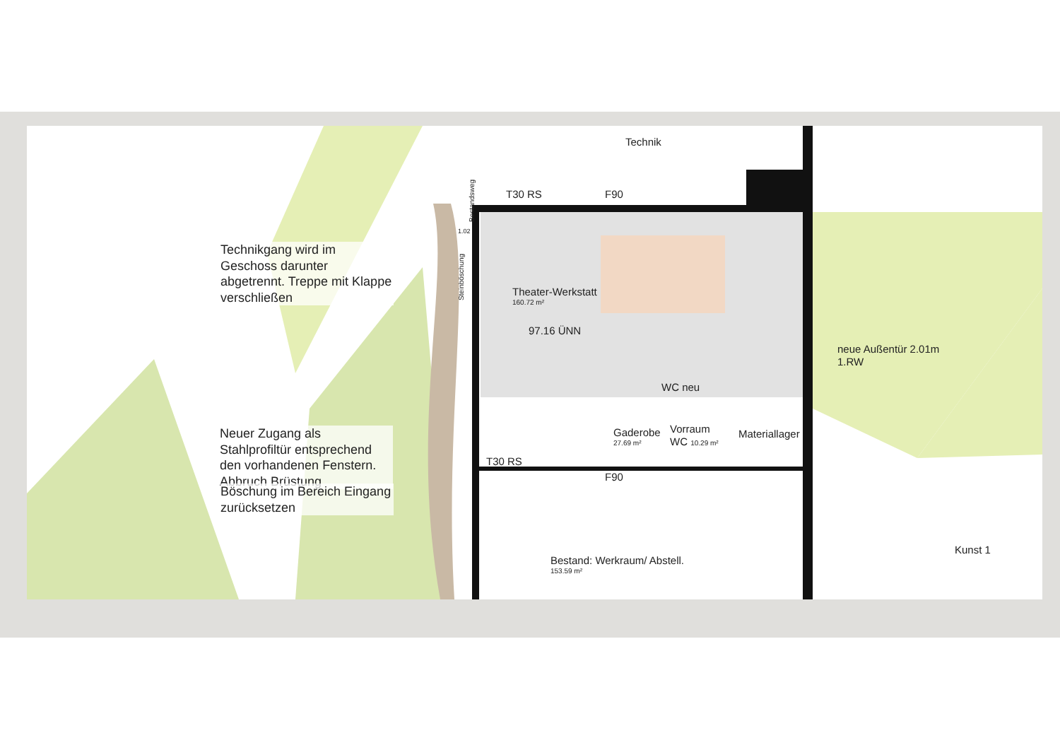Technik
T30 RS F90
Theater-Werkstatt
160.72 m²
97.16 ÜNN
WC neu
neue Außentür 2.01m
1.RW
Gaderobe
27.69 m²
Vorraum
WC 10.29 m²
Materiallager
T30 RS
F90
Bestand: Werkraum/ Abstell.
153.59 m²
Kunst 1
Steinböschung
Bestandsweg
1.02
Technikgang wird im Geschoss darunter abgetrennt. Treppe mit Klappe verschließen
Neuer Zugang als Stahlprofiltür entsprechend den vorhandenen Fenstern. Abbruch Brüstung
Böschung im Bereich Eingang zurücksetzen